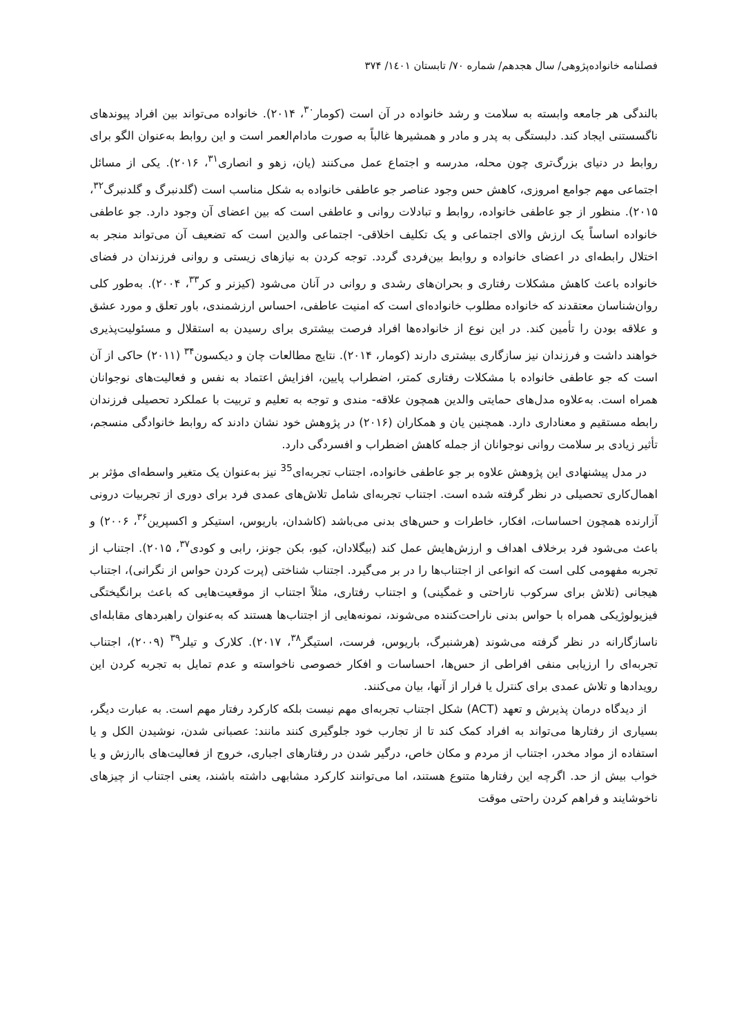فصلنامه خانواده‌پژوهی/ سال هجدهم/ شماره ۷۰/ تابستان ۱٤۰۱/ ۳۷۴
بالندگی هر جامعه وابسته به سلامت و رشد خانواده در آن است (کومار<sup>۳۰</sup>، ۲۰۱۴). خانواده می‌تواند بین افراد پیوندهای ناگسستنی ایجاد کند. دلبستگی به پدر و مادر و همشیرها غالباً به صورت مادام‌العمر است و این روابط به‌عنوان الگو برای روابط در دنیای بزرگ‌تری چون محله، مدرسه و اجتماع عمل می‌کنند (یان، زهو و انصاری<sup>۳۱</sup>، ۲۰۱۶). یکی از مسائل اجتماعی مهم جوامع امروزی، کاهش حس وجود عناصر جو عاطفی خانواده به شکل مناسب است (گلدنبرگ و گلدنبرگ<sup>۳۲</sup>، ۲۰۱۵). منظور از جو عاطفی خانواده، روابط و تبادلات روانی و عاطفی است که بین اعضای آن وجود دارد. جو عاطفی خانواده اساساً یک ارزش والای اجتماعی و یک تکلیف اخلاقی- اجتماعی والدین است که تضعیف آن می‌تواند منجر به اختلال رابطه‌ای در اعضای خانواده و روابط بین‌فردی گردد. توجه کردن به نیازهای زیستی و روانی فرزندان در فضای خانواده باعث کاهش مشکلات رفتاری و بحران‌های رشدی و روانی در آنان می‌شود (کیزنر و کر<sup>۳۳</sup>، ۲۰۰۴). به‌طور کلی روان‌شناسان معتقدند که خانواده مطلوب خانواده‌ای است که امنیت عاطفی، احساس ارزشمندی، باور تعلق و مورد عشق و علاقه بودن را تأمین کند. در این نوع از خانواده‌ها افراد فرصت بیشتری برای رسیدن به استقلال و مسئولیت‌پذیری خواهند داشت و فرزندان نیز سازگاری بیشتری دارند (کومار، ۲۰۱۴). نتایج مطالعات چان و دیکسون<sup>۳۴</sup> (۲۰۱۱) حاکی از آن است که جو عاطفی خانواده با مشکلات رفتاری کمتر، اضطراب پایین، افزایش اعتماد به نفس و فعالیت‌های نوجوانان همراه است. به‌علاوه مدل‌های حمایتی والدین همچون علاقه- مندی و توجه به تعلیم و تربیت با عملکرد تحصیلی فرزندان رابطه مستقیم و معناداری دارد. همچنین یان و همکاران (۲۰۱۶) در پژوهش خود نشان دادند که روابط خانوادگی منسجم، تأثیر زیادی بر سلامت روانی نوجوانان از جمله کاهش اضطراب و افسردگی دارد.
در مدل پیشنهادی این پژوهش علاوه بر جو عاطفی خانواده، اجتناب تجربه‌ای<sup>35</sup> نیز به‌عنوان یک متغیر واسطه‌ای مؤثر بر اهمال‌کاری تحصیلی در نظر گرفته شده است. اجتناب تجربه‌ای شامل تلاش‌های عمدی فرد برای دوری از تجربیات درونی آزارنده همچون احساسات، افکار، خاطرات و حس‌های بدنی می‌باشد (کاشدان، باریوس، استیکر و اکسپرین<sup>۳۶</sup>، ۲۰۰۶) و باعث می‌شود فرد برخلاف اهداف و ارزش‌هایش عمل کند (بیگلادان، کیو، بکن جونز، رابی و کودی<sup>۳۷</sup>، ۲۰۱۵). اجتناب از تجربه مفهومی کلی است که انواعی از اجتناب‌ها را در بر می‌گیرد. اجتناب شناختی (پرت کردن حواس از نگرانی)، اجتناب هیجانی (تلاش برای سرکوب ناراحتی و غمگینی) و اجتناب رفتاری، مثلاً اجتناب از موقعیت‌هایی که باعث برانگیختگی فیزیولوژیکی همراه با حواس بدنی ناراحت‌کننده می‌شوند، نمونه‌هایی از اجتناب‌ها هستند که به‌عنوان راهبردهای مقابله‌ای ناسازگارانه در نظر گرفته می‌شوند (هرشنبرگ، باریوس، فرست، استیگر<sup>۳۸</sup>، ۲۰۱۷). کلارک و تیلر<sup>۳۹</sup> (۲۰۰۹)، اجتناب تجربه‌ای را ارزیابی منفی افراطی از حس‌ها، احساسات و افکار خصوصی ناخواسته و عدم تمایل به تجربه کردن این رویدادها و تلاش عمدی برای کنترل یا فرار از آنها، بیان می‌کنند.
از دیدگاه درمان پذیرش و تعهد (ACT) شکل اجتناب تجربه‌ای مهم نیست بلکه کارکرد رفتار مهم است. به عبارت دیگر، بسیاری از رفتارها می‌تواند به افراد کمک کند تا از تجارب خود جلوگیری کنند مانند: عصبانی شدن، نوشیدن الکل و یا استفاده از مواد مخدر، اجتناب از مردم و مکان خاص، درگیر شدن در رفتارهای اجباری، خروج از فعالیت‌های باارزش و یا خواب بیش از حد. اگرچه این رفتارها متنوع هستند، اما می‌توانند کارکرد مشابهی داشته باشند، یعنی اجتناب از چیزهای ناخوشایند و فراهم کردن راحتی موقت